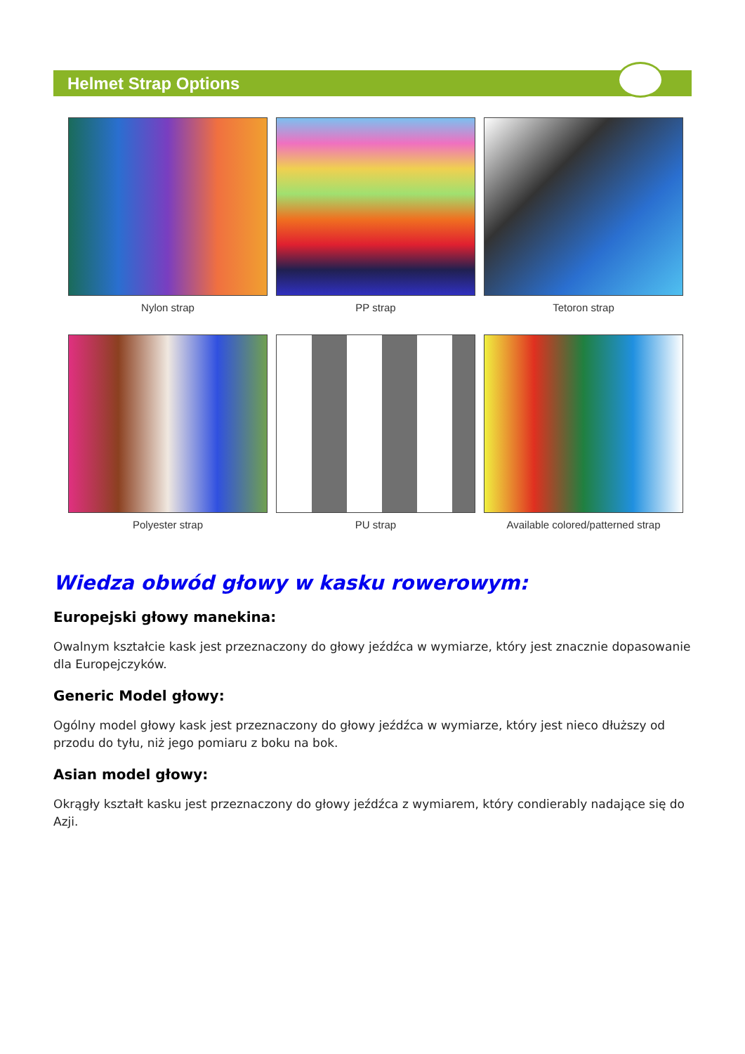Helmet Strap Options
Nylon strap
PP strap
Tetoron strap
Polyester strap
PU strap
Available colored/patterned strap
Wiedza obwód głowy w kasku rowerowym:
Europejski głowy manekina:
Owalnym kształcie kask jest przeznaczony do głowy jeźdźca w wymiarze, który jest znacznie dopasowanie dla Europejczyków.
Generic Model głowy:
Ogólny model głowy kask jest przeznaczony do głowy jeźdźca w wymiarze, który jest nieco dłuższy od przodu do tyłu, niż jego pomiaru z boku na bok.
Asian model głowy:
Okrągły kształt kasku jest przeznaczony do głowy jeźdźca z wymiarem, który condierably nadające się do Azji.